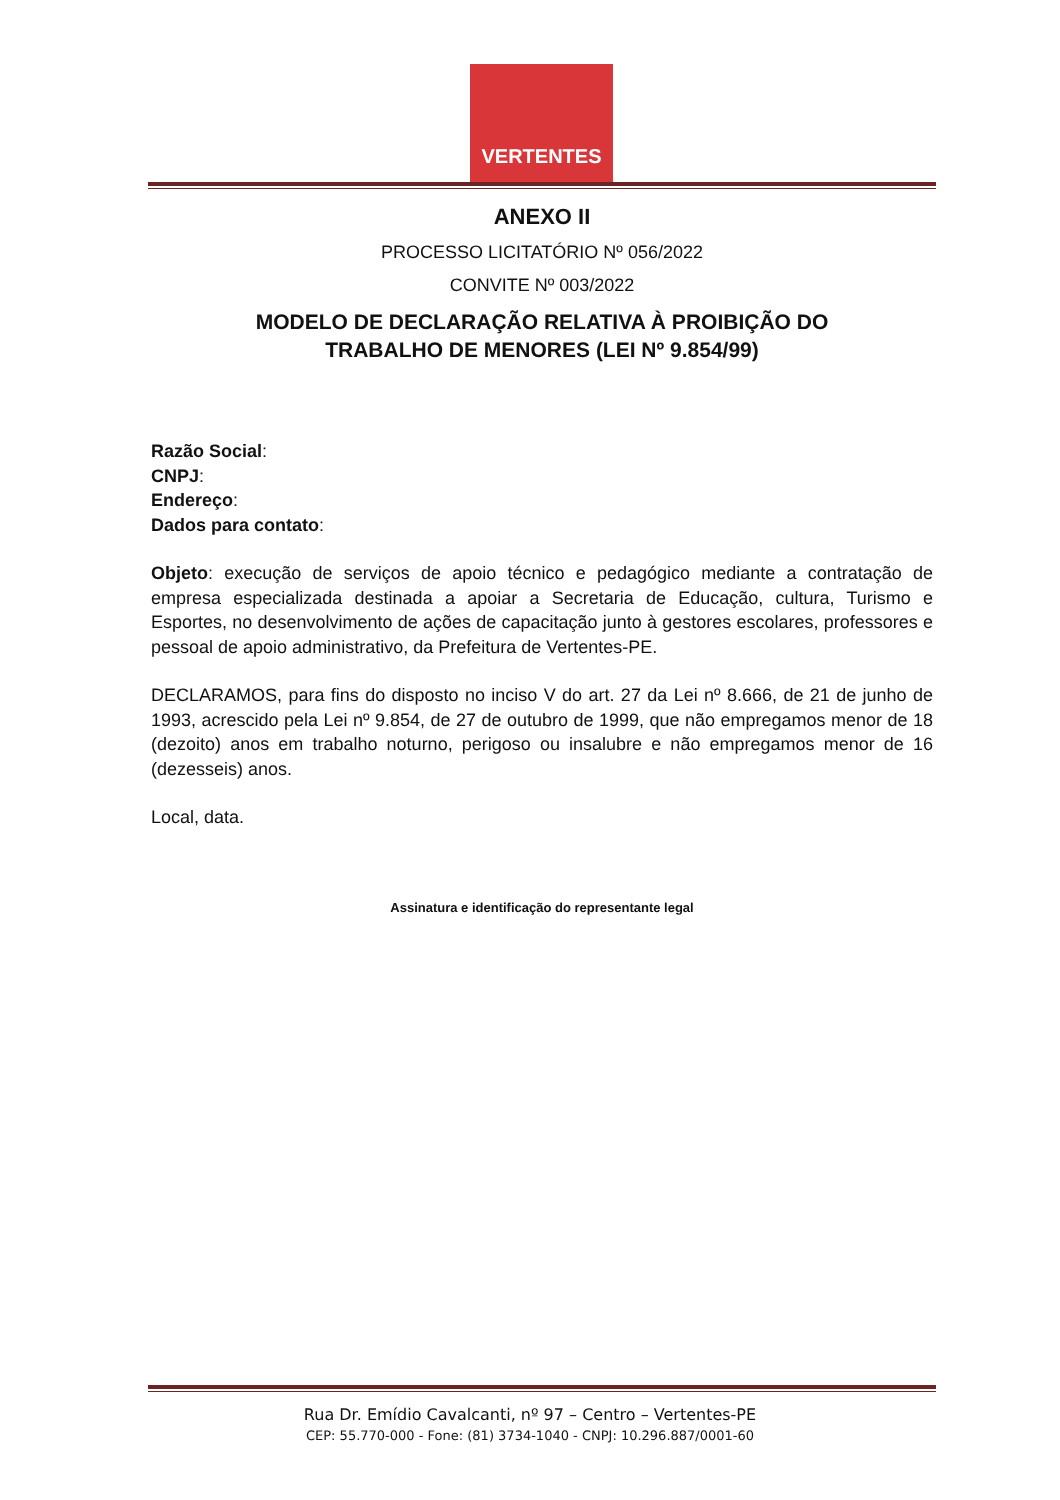VERTENTES
ANEXO II
PROCESSO LICITATÓRIO Nº 056/2022
CONVITE Nº 003/2022
MODELO DE DECLARAÇÃO RELATIVA À PROIBIÇÃO DO
TRABALHO DE MENORES (LEI Nº 9.854/99)
Razão Social:
CNPJ:
Endereço:
Dados para contato:
Objeto: execução de serviços de apoio técnico e pedagógico mediante a contratação de empresa especializada destinada a apoiar a Secretaria de Educação, cultura, Turismo e Esportes, no desenvolvimento de ações de capacitação junto à gestores escolares, professores e pessoal de apoio administrativo, da Prefeitura de Vertentes-PE.
DECLARAMOS, para fins do disposto no inciso V do art. 27 da Lei nº 8.666, de 21 de junho de 1993, acrescido pela Lei nº 9.854, de 27 de outubro de 1999, que não empregamos menor de 18 (dezoito) anos em trabalho noturno, perigoso ou insalubre e não empregamos menor de 16 (dezesseis) anos.
Local, data.
Assinatura e identificação do representante legal
Rua Dr. Emídio Cavalcanti, nº 97 – Centro – Vertentes-PE
CEP: 55.770-000 - Fone: (81) 3734-1040 - CNPJ: 10.296.887/0001-60